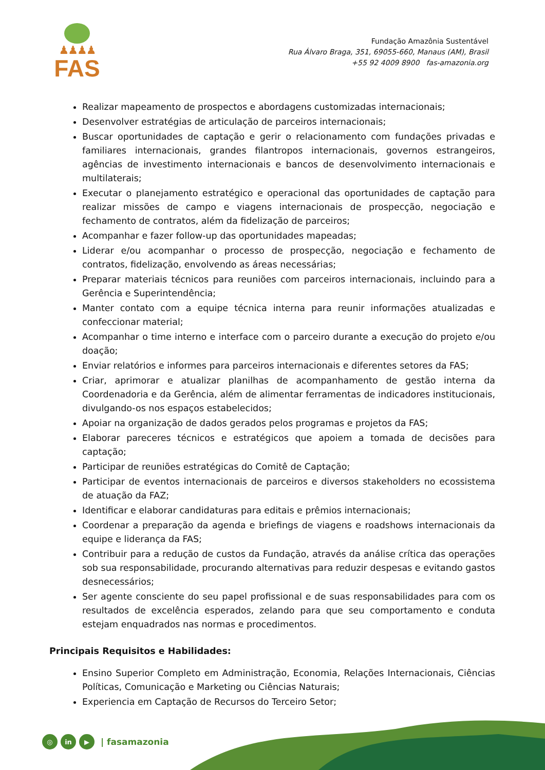♟♟♟♟
FAS
Fundação Amazônia Sustentável
Rua Álvaro Braga, 351, 69055-660, Manaus (AM), Brasil
+55 92 4009 8900 fas-amazonia.org
Realizar mapeamento de prospectos e abordagens customizadas internacionais;
Desenvolver estratégias de articulação de parceiros internacionais;
Buscar oportunidades de captação e gerir o relacionamento com fundações privadas e familiares internacionais, grandes filantropos internacionais, governos estrangeiros, agências de investimento internacionais e bancos de desenvolvimento internacionais e multilaterais;
Executar o planejamento estratégico e operacional das oportunidades de captação para realizar missões de campo e viagens internacionais de prospecção, negociação e fechamento de contratos, além da fidelização de parceiros;
Acompanhar e fazer follow-up das oportunidades mapeadas;
Liderar e/ou acompanhar o processo de prospecção, negociação e fechamento de contratos, fidelização, envolvendo as áreas necessárias;
Preparar materiais técnicos para reuniões com parceiros internacionais, incluindo para a Gerência e Superintendência;
Manter contato com a equipe técnica interna para reunir informações atualizadas e confeccionar material;
Acompanhar o time interno e interface com o parceiro durante a execução do projeto e/ou doação;
Enviar relatórios e informes para parceiros internacionais e diferentes setores da FAS;
Criar, aprimorar e atualizar planilhas de acompanhamento de gestão interna da Coordenadoria e da Gerência, além de alimentar ferramentas de indicadores institucionais, divulgando-os nos espaços estabelecidos;
Apoiar na organização de dados gerados pelos programas e projetos da FAS;
Elaborar pareceres técnicos e estratégicos que apoiem a tomada de decisões para captação;
Participar de reuniões estratégicas do Comitê de Captação;
Participar de eventos internacionais de parceiros e diversos stakeholders no ecossistema de atuação da FAZ;
Identificar e elaborar candidaturas para editais e prêmios internacionais;
Coordenar a preparação da agenda e briefings de viagens e roadshows internacionais da equipe e liderança da FAS;
Contribuir para a redução de custos da Fundação, através da análise crítica das operações sob sua responsabilidade, procurando alternativas para reduzir despesas e evitando gastos desnecessários;
Ser agente consciente do seu papel profissional e de suas responsabilidades para com os resultados de excelência esperados, zelando para que seu comportamento e conduta estejam enquadrados nas normas e procedimentos.
Principais Requisitos e Habilidades:
Ensino Superior Completo em Administração, Economia, Relações Internacionais, Ciências Políticas, Comunicação e Marketing ou Ciências Naturais;
Experiencia em Captação de Recursos do Terceiro Setor;
◎ in ▶ | fasamazonia